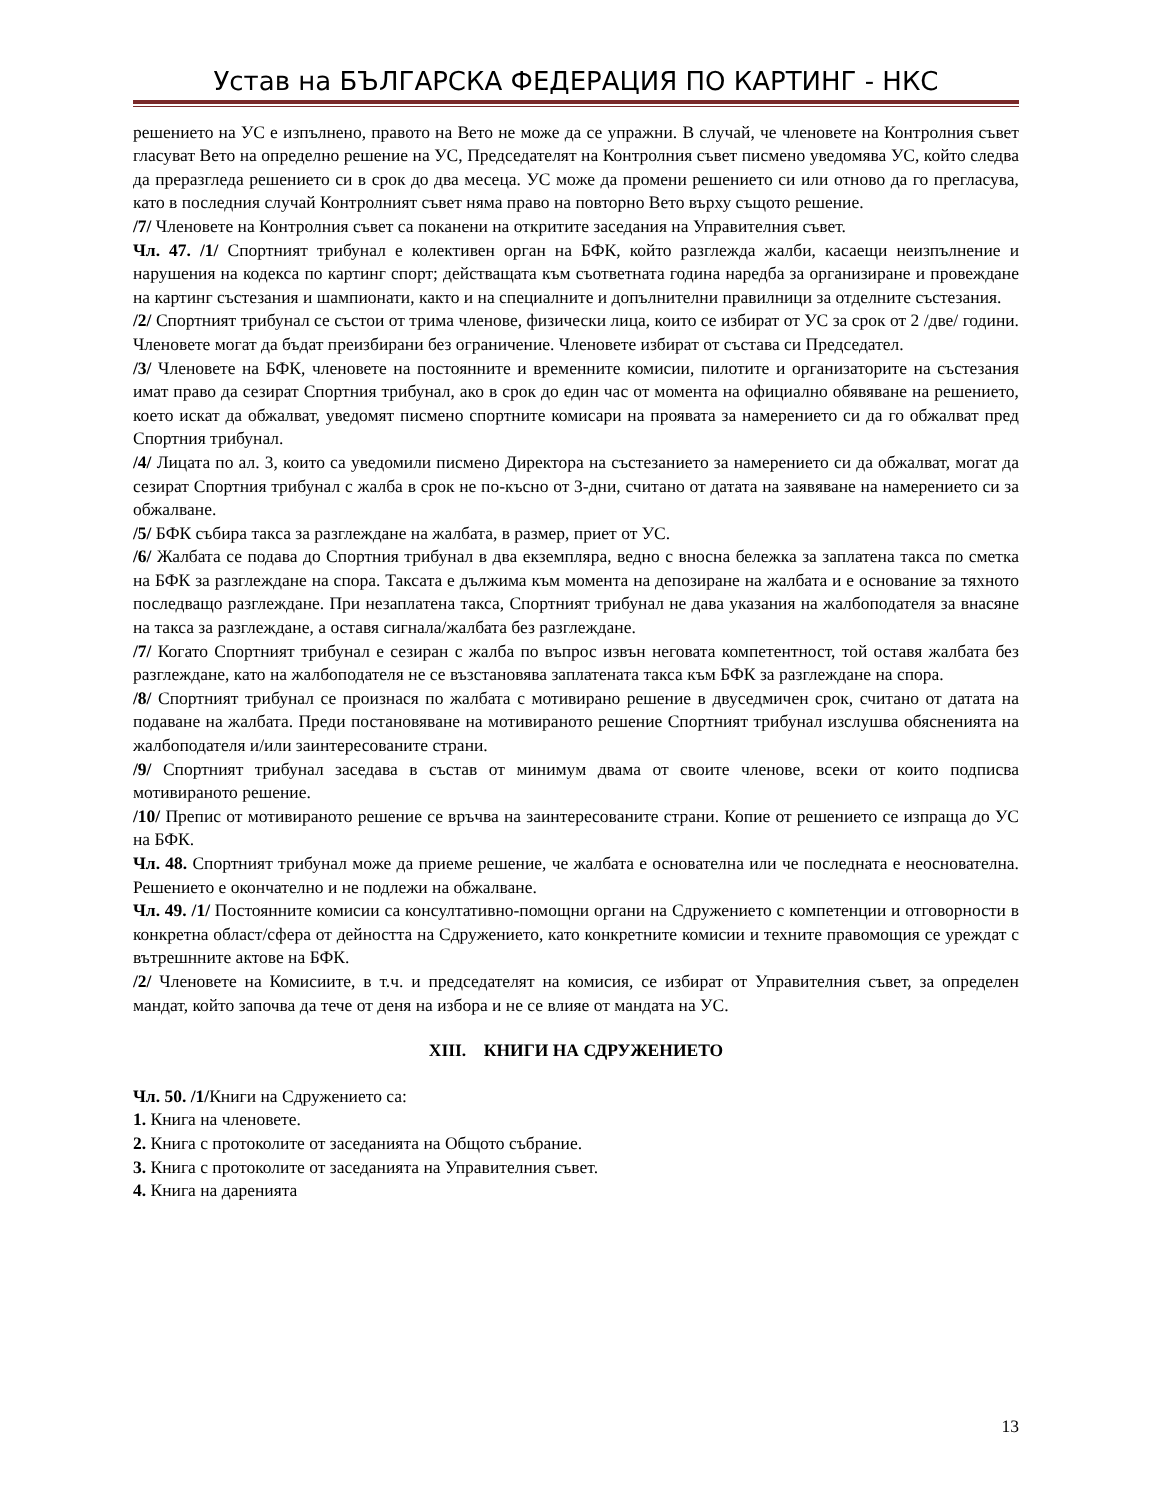Устав на БЪЛГАРСКА ФЕДЕРАЦИЯ ПО КАРТИНГ - НКС
решението на УС е изпълнено, правото на Вето не може да се упражни. В случай, че членовете на Контролния съвет гласуват Вето на определно решение на УС, Председателят на Контролния съвет писмено уведомява УС, който следва да преразгледа решението си в срок до два месеца. УС може да промени решението си или отново да го прегласува, като в последния случай Контролният съвет няма право на повторно Вето върху същото решение.
/7/ Членовете на Контролния съвет са поканени на откритите заседания на Управителния съвет.
Чл. 47. /1/ Спортният трибунал е колективен орган на БФК, който разглежда жалби, касаещи неизпълнение и нарушения на кодекса по картинг спорт; действащата към съответната година наредба за организиране и провеждане на картинг състезания и шампионати, както и на специалните и допълнителни правилници за отделните състезания.
/2/ Спортният трибунал се състои от трима членове, физически лица, които се избират от УС за срок от 2 /две/ години. Членовете могат да бъдат преизбирани без ограничение. Членовете избират от състава си Председател.
/3/ Членовете на БФК, членовете на постоянните и временните комисии, пилотите и организаторите на състезания имат право да сезират Спортния трибунал, ако в срок до един час от момента на официално обявяване на решението, което искат да обжалват, уведомят писмено спортните комисари на проявата за намерението си да го обжалват пред Спортния трибунал.
/4/ Лицата по ал. 3, които са уведомили писмено Директора на състезанието за намерението си да обжалват, могат да сезират Спортния трибунал с жалба в срок не по-късно от 3-дни, считано от датата на заявяване на намерението си за обжалване.
/5/ БФК събира такса за разглеждане на жалбата, в размер, приет от УС.
/6/ Жалбата се подава до Спортния трибунал в два екземпляра, ведно с вносна бележка за заплатена такса по сметка на БФК за разглеждане на спора. Таксата е дължима към момента на депозиране на жалбата и е основание за тяхното последващо разглеждане. При незаплатена такса, Спортният трибунал не дава указания на жалбоподателя за внасяне на такса за разглеждане, а оставя сигнала/жалбата без разглеждане.
/7/ Когато Спортният трибунал е сезиран с жалба по въпрос извън неговата компетентност, той оставя жалбата без разглеждане, като на жалбоподателя не се възстановява заплатената такса към БФК за разглеждане на спора.
/8/ Спортният трибунал се произнася по жалбата с мотивирано решение в двуседмичен срок, считано от датата на подаване на жалбата. Преди постановяване на мотивираното решение Спортният трибунал изслушва обясненията на жалбоподателя и/или заинтересованите страни.
/9/ Спортният трибунал заседава в състав от минимум двама от своите членове, всеки от които подписва мотивираното решение.
/10/ Препис от мотивираното решение се връчва на заинтересованите страни. Копие от решението се изпраща до УС на БФК.
Чл. 48. Спортният трибунал може да приеме решение, че жалбата е основателна или че последната е неоснователна. Решението е окончателно и не подлежи на обжалване.
Чл. 49. /1/ Постоянните комисии са консултативно-помощни органи на Сдружението с компетенции и отговорности в конкретна област/сфера от дейността на Сдружението, като конкретните комисии и техните правомощия се уреждат с вътрешнните актове на БФК.
/2/ Членовете на Комисиите, в т.ч. и председателят на комисия, се избират от Управителния съвет, за определен мандат, който започва да тече от деня на избора и не се влияе от мандата на УС.
XIII. КНИГИ НА СДРУЖЕНИЕТО
Чл. 50. /1/Книги на Сдружението са:
1. Книга на членовете.
2. Книга с протоколите от заседанията на Общото събрание.
3. Книга с протоколите от заседанията на Управителния съвет.
4. Книга на даренията
13